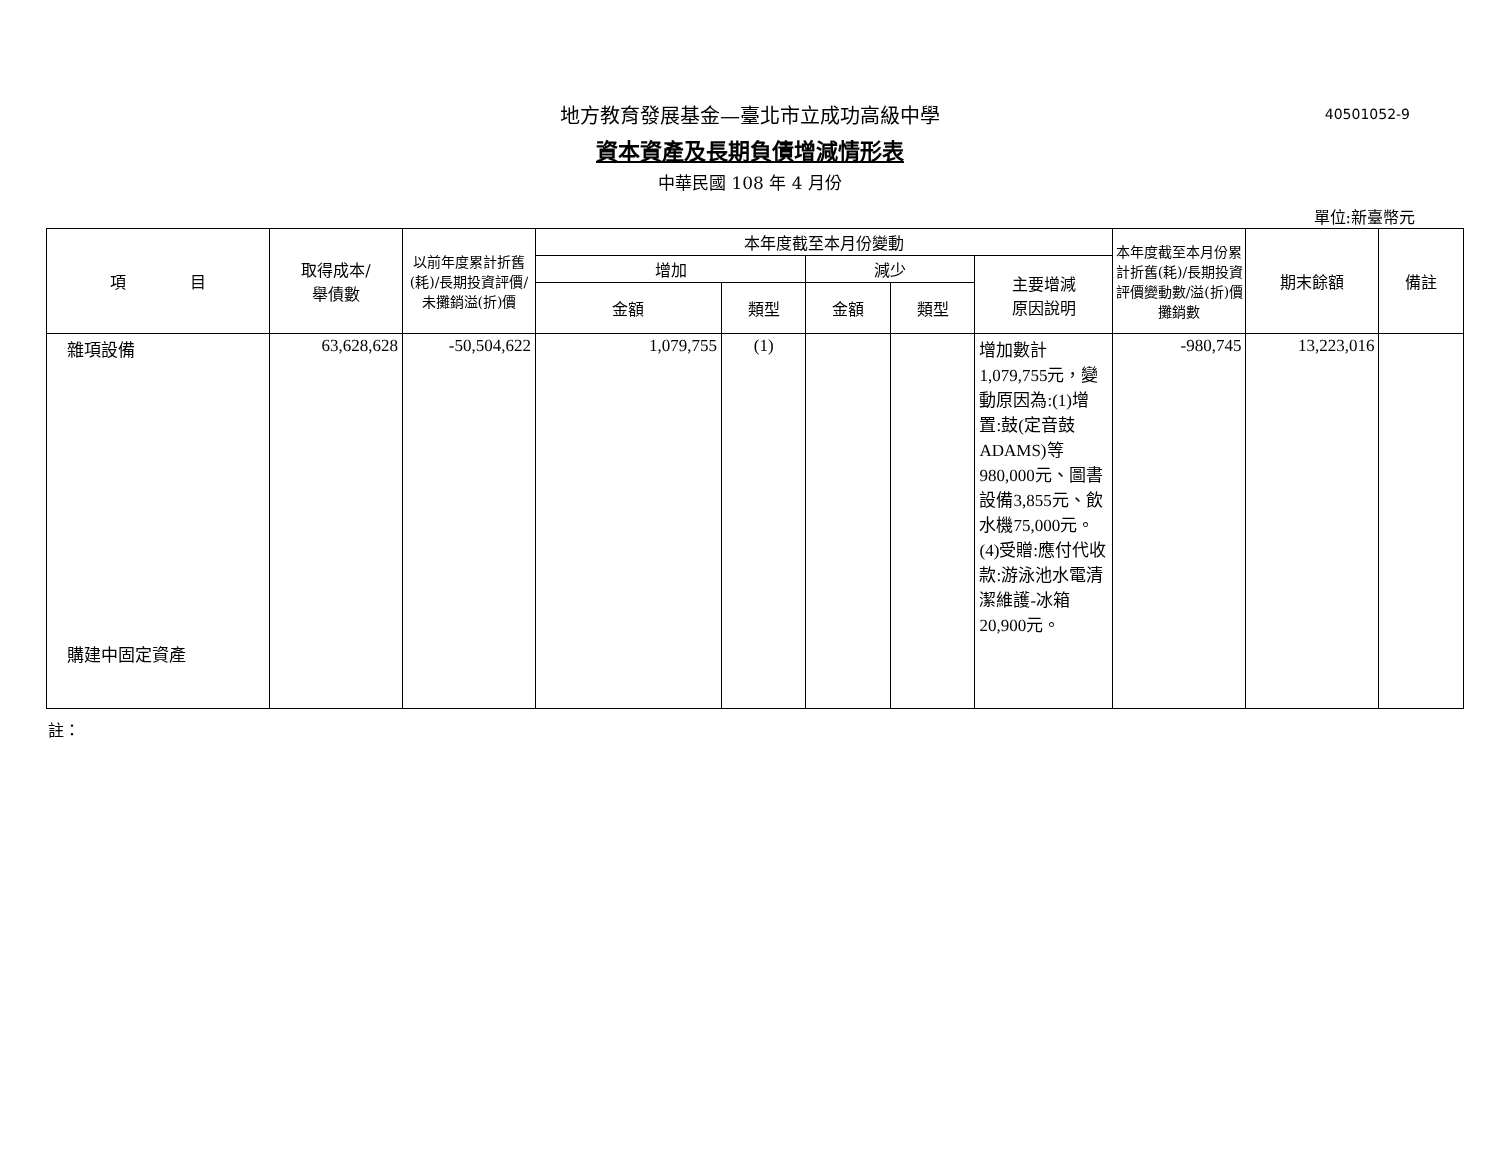地方教育發展基金—臺北市立成功高級中學
40501052-9
資本資產及長期負債增減情形表
中華民國 108 年 4 月份
單位:新臺幣元
| 項 目 | 取得成本/ 舉債數 | 以前年度累計折舊(耗)/長期投資評價/未攤銷溢(折)價 | 本年度截至本月份變動 | | | | | 本年度截至本月份累計折舊(耗)/長期投資評價變動數/溢(折)價攤銷數 | 期末餘額 | 備註 |
| --- | --- | --- | --- | --- | --- | --- | --- | --- | --- | --- |
| | | | 增加 | | 減少 | | 主要增減 原因說明 | | | |
| | | | 金額 | 類型 | 金額 | 類型 | | | | |
| 雜項設備 購建中固定資產 | 63,628,628 | -50,504,622 | 1,079,755 | (1) | | | 增加數計1,079,755元，變動原因為:(1)增置:鼓(定音鼓ADAMS)等980,000元、圖書設備3,855元、飲水機75,000元。(4)受贈:應付代收款:游泳池水電清潔維護-冰箱20,900元。 | -980,745 | 13,223,016 | |
註：